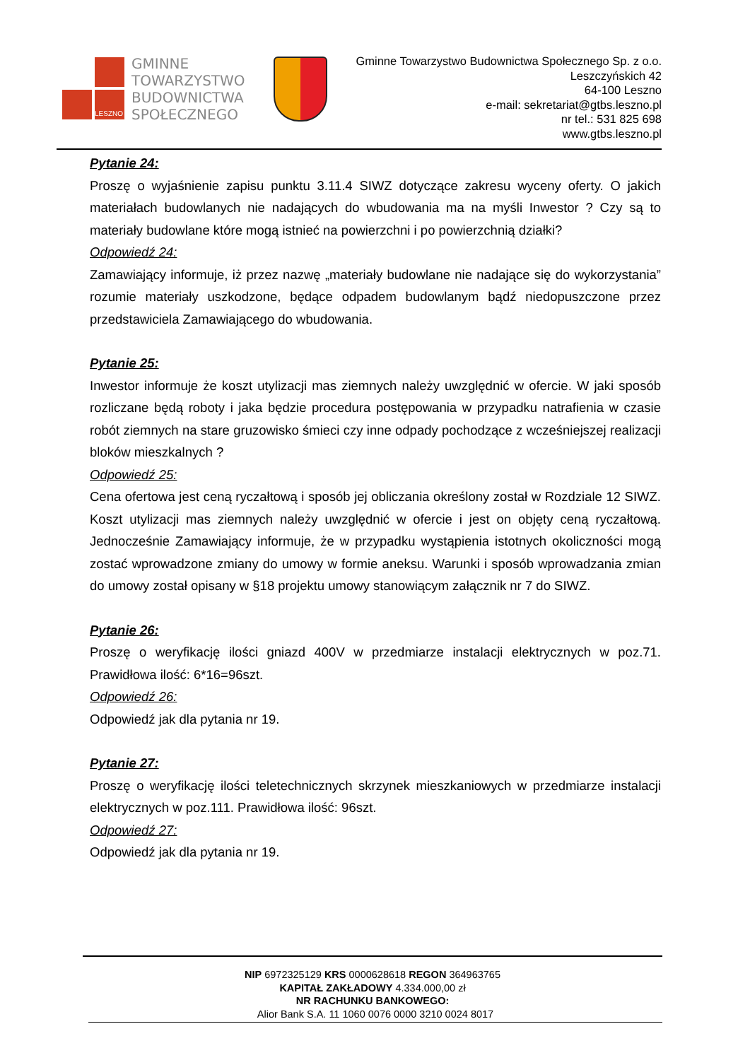LESZNO
GMINNE
TOWARZYSTWO
BUDOWNICTWA
SPOŁECZNEGO
Gminne Towarzystwo Budownictwa Społecznego Sp. z o.o.
Leszczyńskich 42
64-100 Leszno
e-mail: sekretariat@gtbs.leszno.pl
nr tel.: 531 825 698
www.gtbs.leszno.pl
Pytanie 24:
Proszę o wyjaśnienie zapisu punktu 3.11.4 SIWZ dotyczące zakresu wyceny oferty. O jakich materiałach budowlanych nie nadających do wbudowania ma na myśli Inwestor ? Czy są to materiały budowlane które mogą istnieć na powierzchni i po powierzchnią działki?
Odpowiedź 24:
Zamawiający informuje, iż przez nazwę „materiały budowlane nie nadające się do wykorzystania” rozumie materiały uszkodzone, będące odpadem budowlanym bądź niedopuszczone przez przedstawiciela Zamawiającego do wbudowania.
Pytanie 25:
Inwestor informuje że koszt utylizacji mas ziemnych należy uwzględnić w ofercie. W jaki sposób rozliczane będą roboty i jaka będzie procedura postępowania w przypadku natrafienia w czasie robót ziemnych na stare gruzowisko śmieci czy inne odpady pochodzące z wcześniejszej realizacji bloków mieszkalnych ?
Odpowiedź 25:
Cena ofertowa jest ceną ryczałtową i sposób jej obliczania określony został w Rozdziale 12 SIWZ. Koszt utylizacji mas ziemnych należy uwzględnić w ofercie i jest on objęty ceną ryczałtową. Jednocześnie Zamawiający informuje, że w przypadku wystąpienia istotnych okoliczności mogą zostać wprowadzone zmiany do umowy w formie aneksu. Warunki i sposób wprowadzania zmian do umowy został opisany w §18 projektu umowy stanowiącym załącznik nr 7 do SIWZ.
Pytanie 26:
Proszę o weryfikację ilości gniazd 400V w przedmiarze instalacji elektrycznych w poz.71. Prawidłowa ilość: 6*16=96szt.
Odpowiedź 26:
Odpowiedź jak dla pytania nr 19.
Pytanie 27:
Proszę o weryfikację ilości teletechnicznych skrzynek mieszkaniowych w przedmiarze instalacji elektrycznych w poz.111. Prawidłowa ilość: 96szt.
Odpowiedź 27:
Odpowiedź jak dla pytania nr 19.
NIP 6972325129 KRS 0000628618 REGON 364963765
KAPITAŁ ZAKŁADOWY 4.334.000,00 zł
NR RACHUNKU BANKOWEGO:
Alior Bank S.A. 11 1060 0076 0000 3210 0024 8017